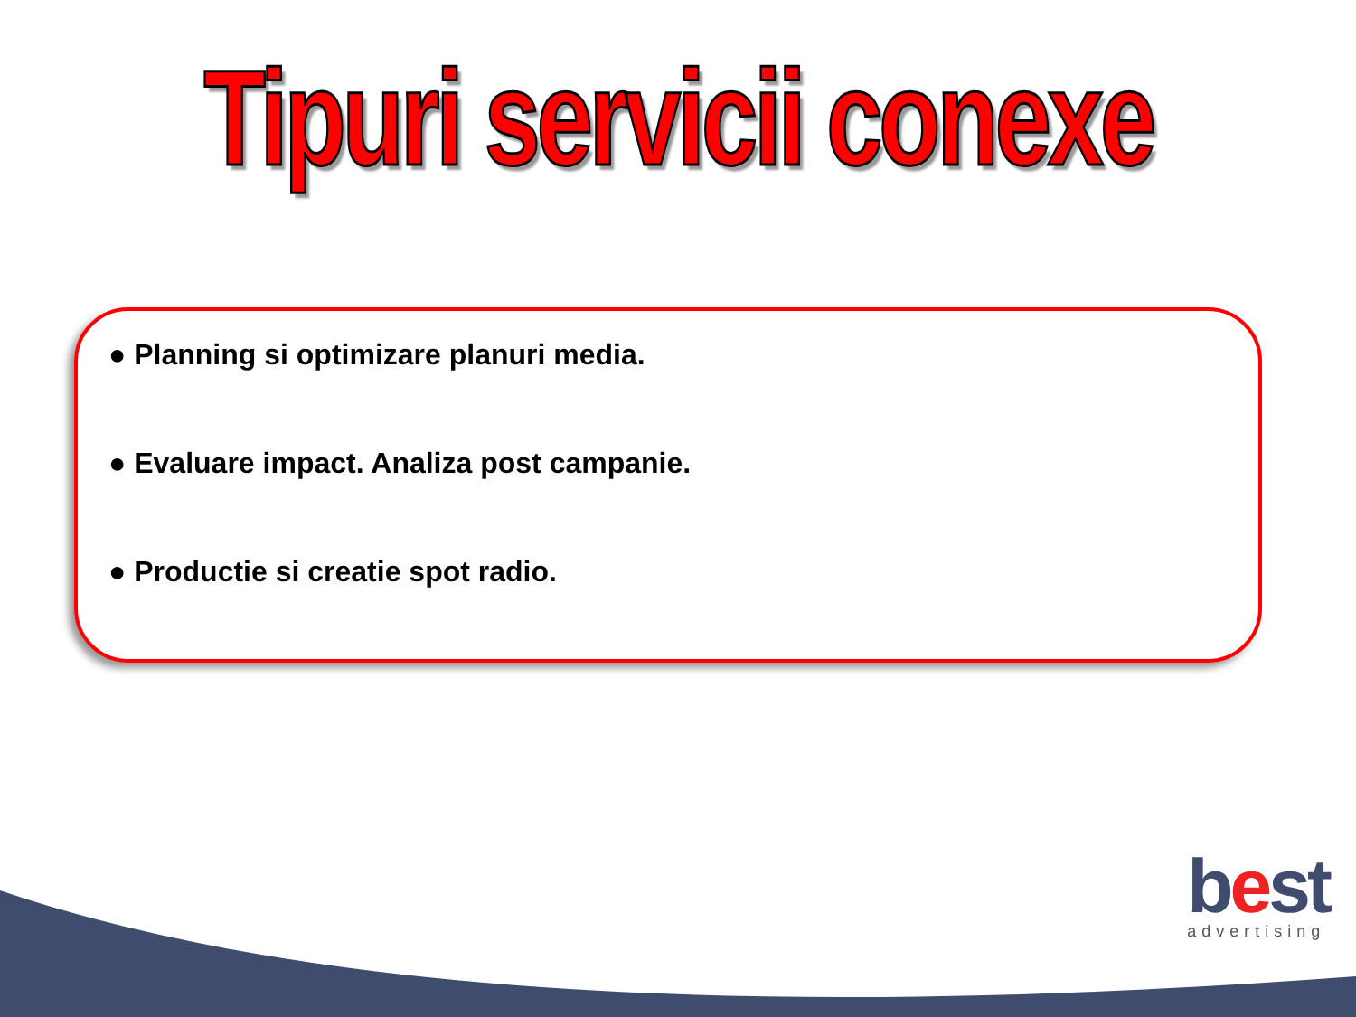Tipuri servicii conexe
● Planning si optimizare planuri media.
● Evaluare impact. Analiza post campanie.
● Productie si creatie spot radio.
best
advertising